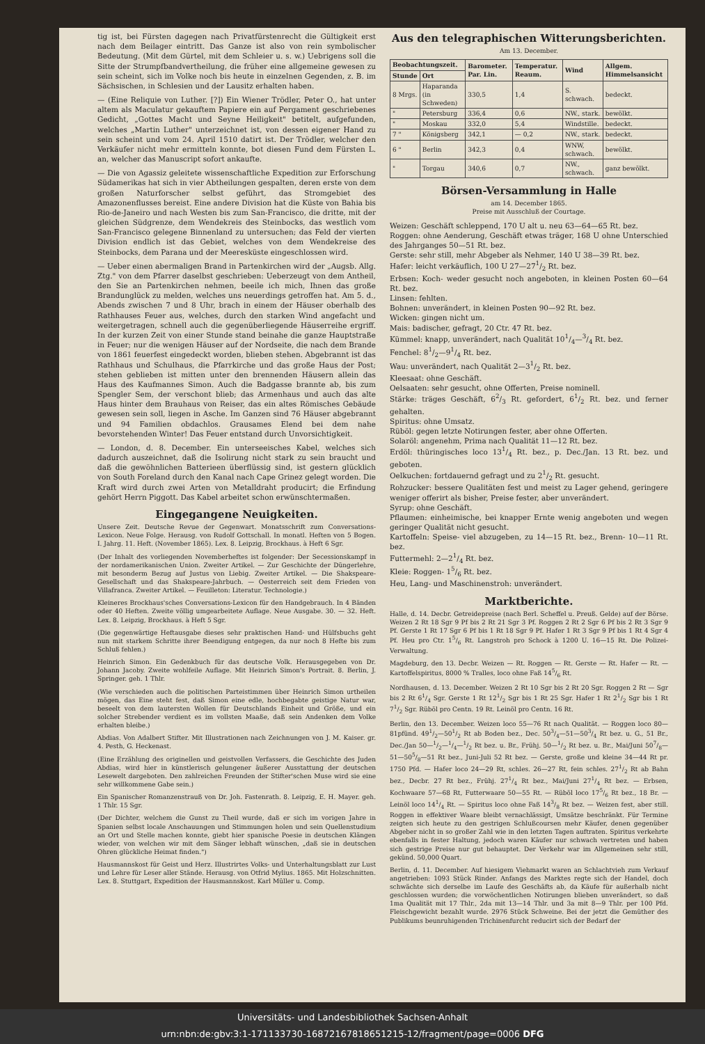tig ist, bei Fürsten dagegen nach Privatfürstenrecht die Gültigkeit erst nach dem Beilager eintritt. Das Ganze ist also von rein symbolischer Bedeutung. (Mit dem Gürtel, mit dem Schleier u. s. w.) Uebrigens soll die Sitte der Strumpfbandvertheilung, die früher eine allgemeine gewesen zu sein scheint, sich im Volke noch bis heute in einzelnen Gegenden, z. B. im Sächsischen, in Schlesien und der Lausitz erhalten haben.
— (Eine Reliquie von Luther. [?]) Ein Wiener Trödler, Peter O., hat unter altem als Maculatur gekauftem Papiere ein auf Pergament geschriebenes Gedicht, „Gottes Macht und Seyne Heiligkeit" betitelt, aufgefunden, welches „Martin Luther" unterzeichnet ist, von dessen eigener Hand zu sein scheint und vom 24. April 1510 datirt ist. Der Trödler, welcher den Verkäufer nicht mehr ermitteln konnte, bot diesen Fund dem Fürsten L. an, welcher das Manuscript sofort ankaufte.
— Die von Agassiz geleitete wissenschaftliche Expedition zur Erforschung Südamerikas hat sich in vier Abtheilungen gespalten, deren erste von dem großen Naturforscher selbst geführt, das Stromgebiet des Amazonenflusses bereist. Eine andere Division hat die Küste von Bahia bis Rio-de-Janeiro und nach Westen bis zum San-Francisco, die dritte, mit der gleichen Südgrenze, dem Wendekreis des Steinbocks, das westlich vom San-Francisco gelegene Binnenland zu untersuchen; das Feld der vierten Division endlich ist das Gebiet, welches von dem Wendekreise des Steinbocks, dem Parana und der Meeresküste eingeschlossen wird.
— Ueber einen abermaligen Brand in Partenkirchen wird der „Augsb. Allg. Ztg." von dem Pfarrer daselbst geschrieben: Ueberzeugt von dem Antheil, den Sie an Partenkirchen nehmen, beeile ich mich, Ihnen das große Brandunglück zu melden, welches uns neuerdings getroffen hat. Am 5. d., Abends zwischen 7 und 8 Uhr, brach in einem der Häuser oberhalb des Rathhauses Feuer aus, welches, durch den starken Wind angefacht und weitergetragen, schnell auch die gegenüberliegende Häuserreihe ergriff. In der kurzen Zeit von einer Stunde stand beinahe die ganze Hauptstraße in Feuer; nur die wenigen Häuser auf der Nordseite, die nach dem Brande von 1861 feuerfest eingedeckt worden, blieben stehen. Abgebrannt ist das Rathhaus und Schulhaus, die Pfarrkirche und das große Haus der Post; stehen geblieben ist mitten unter den brennenden Häusern allein das Haus des Kaufmannes Simon. Auch die Badgasse brannte ab, bis zum Spengler Sem, der verschont blieb; das Armenhaus und auch das alte Haus hinter dem Brauhaus von Reiser, das ein altes Römisches Gebäude gewesen sein soll, liegen in Asche. Im Ganzen sind 76 Häuser abgebrannt und 94 Familien obdachlos. Grausames Elend bei dem nahe bevorstehenden Winter! Das Feuer entstand durch Unvorsichtigkeit.
— London, d. 8. December. Ein unterseeisches Kabel, welches sich dadurch auszeichnet, daß die Isolirung nicht stark zu sein braucht und daß die gewöhnlichen Batterieen überflüssig sind, ist gestern glücklich von South Foreland durch den Kanal nach Cape Grinez gelegt worden. Die Kraft wird durch zwei Arten von Metalldraht producirt; die Erfindung gehört Herrn Piggott. Das Kabel arbeitet schon erwünschtermaßen.
Eingegangene Neuigkeiten.
Unsere Zeit. Deutsche Revue der Gegenwart. Monatsschrift zum Conversations-Lexicon. Neue Folge. Herausg. von Rudolf Gottschall. In monatl. Heften von 5 Bogen. I. Jahrg. 11. Heft. (November 1865). Lex. 8. Leipzig, Brockhaus. à Heft 6 Sgr.
(Der Inhalt des vorliegenden Novemberheftes ist folgender: Der Secessionskampf in der nordamerikanischen Union. Zweiter Artikel. — Zur Geschichte der Düngerlehre, mit besonderm Bezug auf Justus von Liebig. Zweiter Artikel. — Die Shakspeare-Gesellschaft und das Shakspeare-Jahrbuch. — Oesterreich seit dem Frieden von Villafranca. Zweiter Artikel. — Feuilleton: Literatur. Technologie.)
Kleineres Brockhaus'sches Conversations-Lexicon für den Handgebrauch. In 4 Bänden oder 40 Heften. Zweite völlig umgearbeitete Auflage. Neue Ausgabe. 30. — 32. Heft. Lex. 8. Leipzig, Brockhaus. à Heft 5 Sgr.
(Die gegenwärtige Heftausgabe dieses sehr praktischen Hand- und Hülfsbuchs geht nun mit starkem Schritte ihrer Beendigung entgegen, da nur noch 8 Hefte bis zum Schluß fehlen.)
Heinrich Simon. Ein Gedenkbuch für das deutsche Volk. Herausgegeben von Dr. Johann Jacoby. Zweite wohlfeile Auflage. Mit Heinrich Simon's Portrait. 8. Berlin, J. Springer. geh. 1 Thlr.
(Wie verschieden auch die politischen Parteistimmen über Heinrich Simon urtheilen mögen, das Eine steht fest, daß Simon eine edle, hochbegabte geistige Natur war, beseelt von dem lautersten Wollen für Deutschlands Einheit und Größe, und ein solcher Strebender verdient es im vollsten Maaße, daß sein Andenken dem Volke erhalten bleibe.)
Abdias. Von Adalbert Stifter. Mit Illustrationen nach Zeichnungen von J. M. Kaiser. gr. 4. Pesth, G. Heckenast.
(Eine Erzählung des originellen und geistvollen Verfassers, die Geschichte des Juden Abdias, wird hier in künstlerisch gelungener äußerer Ausstattung der deutschen Lesewelt dargeboten. Den zahlreichen Freunden der Stifter'schen Muse wird sie eine sehr willkommene Gabe sein.)
Ein Spanischer Romanzenstrauß von Dr. Joh. Fastenrath. 8. Leipzig, E. H. Mayer. geh. 1 Thlr. 15 Sgr.
(Der Dichter, welchem die Gunst zu Theil wurde, daß er sich im vorigen Jahre in Spanien selbst locale Anschauungen und Stimmungen holen und sein Quellenstudium an Ort und Stelle machen konnte, giebt hier spanische Poesie in deutschen Klängen wieder, von welchen wir mit dem Sänger lebhaft wünschen, „daß sie in deutschen Ohren glückliche Heimat finden.")
Hausmannskost für Geist und Herz. Illustrirtes Volks- und Unterhaltungsblatt zur Lust und Lehre für Leser aller Stände. Herausg. von Otfrid Mylius. 1865. Mit Holzschnitten. Lex. 8. Stuttgart, Expedition der Hausmannskost. Karl Müller u. Comp.
Aus den telegraphischen Witterungsberichten.
Am 13. December.
| Beobachtungszeit. | | Barometer. Par. Lin. | Temperatur. Reaum. | Wind | Allgem. Himmelsansicht |
| --- | --- | --- | --- | --- | --- |
| Stunde | Ort | | | | |
| 8 Mrgs. | Haparanda (in Schweden) | 330,5 | 1,4 | S. schwach. | bedeckt. |
| " | Petersburg | 336,4 | 0,6 | NW., stark. | bewölkt. |
| " | Moskau | 332,0 | 5,4 | Windstille. | bedeckt. |
| 7 " | Königsberg | 342,1 | — 0,2 | NW., stark. | bedeckt. |
| 6 " | Berlin | 342,3 | 0,4 | WNW, schwach. | bewölkt. |
| " | Torgau | 340,6 | 0,7 | NW., schwach. | ganz bewölkt. |
Börsen-Versammlung in Halle
am 14. December 1865.
Preise mit Ausschluß der Courtage.
Weizen: Geschäft schleppend, 170 U alt u. neu 63—64—65 Rt. bez.
Roggen: ohne Aenderung, Geschäft etwas träger, 168 U ohne Unterschied des Jahrganges 50—51 Rt. bez.
Gerste: sehr still, mehr Abgeber als Nehmer, 140 U 38—39 Rt. bez.
Hafer: leicht verkäuflich, 100 U 27—271/2 Rt. bez.
Erbsen: Koch- weder gesucht noch angeboten, in kleinen Posten 60—64 Rt. bez.
Linsen: fehlten.
Bohnen: unverändert, in kleinen Posten 90—92 Rt. bez.
Wicken: gingen nicht um.
Mais: badischer, gefragt, 20 Ctr. 47 Rt. bez.
Kümmel: knapp, unverändert, nach Qualität 101/4—3/4 Rt. bez.
Fenchel: 81/2—91/4 Rt. bez.
Wau: unverändert, nach Qualität 2—31/2 Rt. bez.
Kleesaat: ohne Geschäft.
Oelsaaten: sehr gesucht, ohne Offerten, Preise nominell.
Stärke: träges Geschäft, 62/3 Rt. gefordert, 61/2 Rt. bez. und ferner gehalten.
Spiritus: ohne Umsatz.
Rüböl: gegen letzte Notirungen fester, aber ohne Offerten.
Solaröl: angenehm, Prima nach Qualität 11—12 Rt. bez.
Erdöl: thüringisches loco 131/4 Rt. bez., p. Dec./Jan. 13 Rt. bez. und geboten.
Oelkuchen: fortdauernd gefragt und zu 21/2 Rt. gesucht.
Rohzucker: bessere Qualitäten fest und meist zu Lager gehend, geringere weniger offerirt als bisher, Preise fester, aber unverändert.
Syrup: ohne Geschäft.
Pflaumen: einheimische, bei knapper Ernte wenig angeboten und wegen geringer Qualität nicht gesucht.
Kartoffeln: Speise- viel abzugeben, zu 14—15 Rt. bez., Brenn- 10—11 Rt. bez.
Futtermehl: 2—21/4 Rt. bez.
Kleie: Roggen- 15/6 Rt. bez.
Heu, Lang- und Maschinenstroh: unverändert.
Marktberichte.
Halle, d. 14. Decbr. Getreidepreise (nach Berl. Scheffel u. Preuß. Gelde) auf der Börse. Weizen 2 Rt 18 Sgr 9 Pf bis 2 Rt 21 Sgr 3 Pf. Roggen 2 Rt 2 Sgr 6 Pf bis 2 Rt 3 Sgr 9 Pf. Gerste 1 Rt 17 Sgr 6 Pf bis 1 Rt 18 Sgr 9 Pf. Hafer 1 Rt 3 Sgr 9 Pf bis 1 Rt 4 Sgr 4 Pf. Heu pro Ctr. 15/6 Rt. Langstroh pro Schock à 1200 U. 16—15 Rt. Die Polizei-Verwaltung.
Magdeburg, den 13. Decbr. Weizen — Rt. Roggen — Rt. Gerste — Rt. Hafer — Rt. — Kartoffelspiritus, 8000 % Tralles, loco ohne Faß 145/6 Rt.
Nordhausen, d. 13. December. Weizen 2 Rt 10 Sgr bis 2 Rt 20 Sgr. Roggen 2 Rt — Sgr bis 2 Rt 61/4 Sgr. Gerste 1 Rt 121/2 Sgr bis 1 Rt 25 Sgr. Hafer 1 Rt 21/2 Sgr bis 1 Rt 71/2 Sgr. Rüböl pro Centn. 19 Rt. Leinöl pro Centn. 16 Rt.
Berlin, den 13. December. Weizen loco 55—76 Rt nach Qualität. — Roggen loco 80—81pfünd. 491/2—501/2 Rt ab Boden bez., Dec. 503/4—51—503/4 Rt bez. u. G., 51 Br., Dec./Jan 50—1/2—1/4—1/2 Rt bez. u. Br., Frühj. 50—1/2 Rt bez. u. Br., Mai/Juni 507/8—51—505/8—51 Rt bez., Juni-Juli 52 Rt bez. — Gerste, große und kleine 34—44 Rt pr. 1750 Pfd. — Hafer loco 24—29 Rt, schles. 26—27 Rt, fein schles. 271/2 Rt ab Bahn bez., Decbr. 27 Rt bez., Frühj. 271/4 Rt bez., Mai/Juni 271/4 Rt bez. — Erbsen, Kochwaare 57—68 Rt, Futterwaare 50—55 Rt. — Rüböl loco 175/6 Rt bez., 18 Br. — Leinöl loco 141/4 Rt. — Spiritus loco ohne Faß 143/8 Rt bez. — Weizen fest, aber still. Roggen in effektiver Waare bleibt vernachlässigt, Umsätze beschränkt. Für Termine zeigten sich heute zu den gestrigen Schlußcoursen mehr Käufer, denen gegenüber Abgeber nicht in so großer Zahl wie in den letzten Tagen auftraten. Spiritus verkehrte ebenfalls in fester Haltung, jedoch waren Käufer nur schwach vertreten und haben sich gestrige Preise nur gut behauptet. Der Verkehr war im Allgemeinen sehr still, gekünd. 50,000 Quart.
Berlin, d. 11. December. Auf hiesigem Viehmarkt waren an Schlachtvieh zum Verkauf angetrieben: 1093 Stück Rinder. Anfangs des Marktes regte sich der Handel, doch schwächte sich derselbe im Laufe des Geschäfts ab, da Käufe für außerhalb nicht geschlossen wurden; die vorwöchentlichen Notirungen blieben unverändert, so daß 1ma Qualität mit 17 Thlr., 2da mit 13—14 Thlr. und 3a mit 8—9 Thlr. per 100 Pfd. Fleischgewicht bezahlt wurde. 2976 Stück Schweine. Bei der jetzt die Gemüther des Publikums beunruhigenden Trichinenfurcht reducirt sich der Bedarf der
Universitäts- und Landesbibliothek Sachsen-Anhalt
urn:nbn:de:gbv:3:1-171133730-16872167818651215-12/fragment/page=0006 DFG